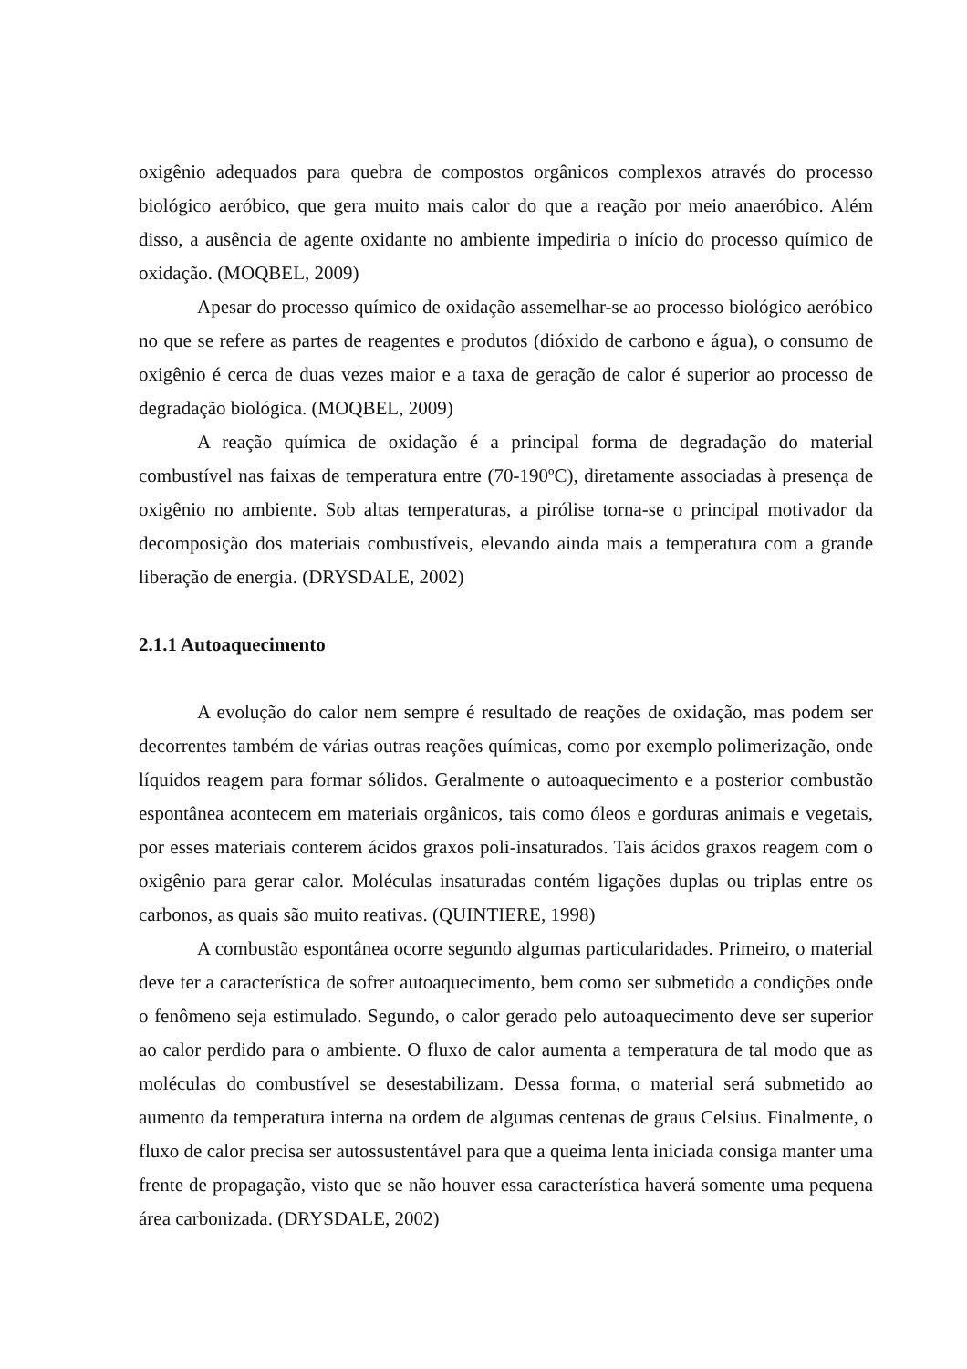oxigênio adequados para quebra de compostos orgânicos complexos através do processo biológico aeróbico, que gera muito mais calor do que a reação por meio anaeróbico. Além disso, a ausência de agente oxidante no ambiente impediria o início do processo químico de oxidação. (MOQBEL, 2009)
Apesar do processo químico de oxidação assemelhar-se ao processo biológico aeróbico no que se refere as partes de reagentes e produtos (dióxido de carbono e água), o consumo de oxigênio é cerca de duas vezes maior e a taxa de geração de calor é superior ao processo de degradação biológica. (MOQBEL, 2009)
A reação química de oxidação é a principal forma de degradação do material combustível nas faixas de temperatura entre (70-190ºC), diretamente associadas à presença de oxigênio no ambiente. Sob altas temperaturas, a pirólise torna-se o principal motivador da decomposição dos materiais combustíveis, elevando ainda mais a temperatura com a grande liberação de energia. (DRYSDALE, 2002)
2.1.1 Autoaquecimento
A evolução do calor nem sempre é resultado de reações de oxidação, mas podem ser decorrentes também de várias outras reações químicas, como por exemplo polimerização, onde líquidos reagem para formar sólidos. Geralmente o autoaquecimento e a posterior combustão espontânea acontecem em materiais orgânicos, tais como óleos e gorduras animais e vegetais, por esses materiais conterem ácidos graxos poli-insaturados. Tais ácidos graxos reagem com o oxigênio para gerar calor. Moléculas insaturadas contém ligações duplas ou triplas entre os carbonos, as quais são muito reativas. (QUINTIERE, 1998)
A combustão espontânea ocorre segundo algumas particularidades. Primeiro, o material deve ter a característica de sofrer autoaquecimento, bem como ser submetido a condições onde o fenômeno seja estimulado. Segundo, o calor gerado pelo autoaquecimento deve ser superior ao calor perdido para o ambiente. O fluxo de calor aumenta a temperatura de tal modo que as moléculas do combustível se desestabilizam. Dessa forma, o material será submetido ao aumento da temperatura interna na ordem de algumas centenas de graus Celsius. Finalmente, o fluxo de calor precisa ser autossustentável para que a queima lenta iniciada consiga manter uma frente de propagação, visto que se não houver essa característica haverá somente uma pequena área carbonizada. (DRYSDALE, 2002)